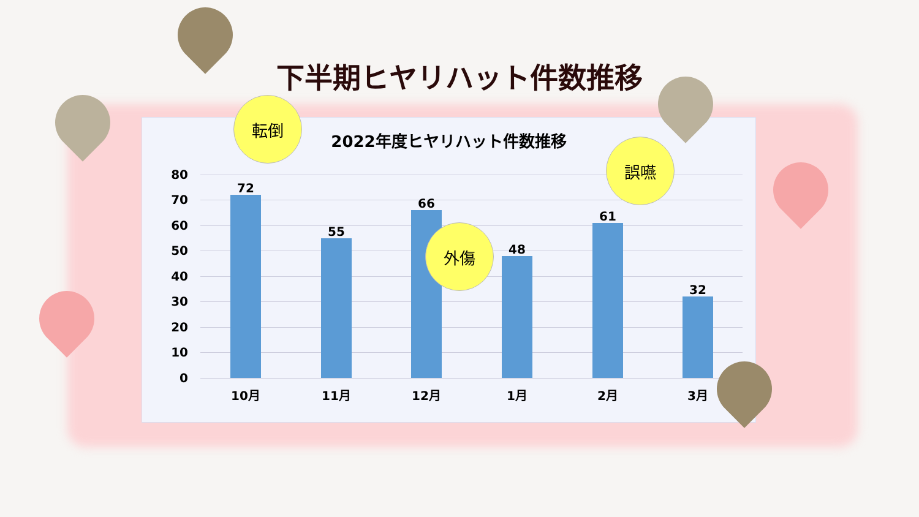下半期ヒヤリハット件数推移
2022年度ヒヤリハット件数推移
80
70
60
50
40
30
20
10
0
72
55
66
48
61
32
10月 11月 12月 1月 2月 3月
転倒
外傷
誤嚥